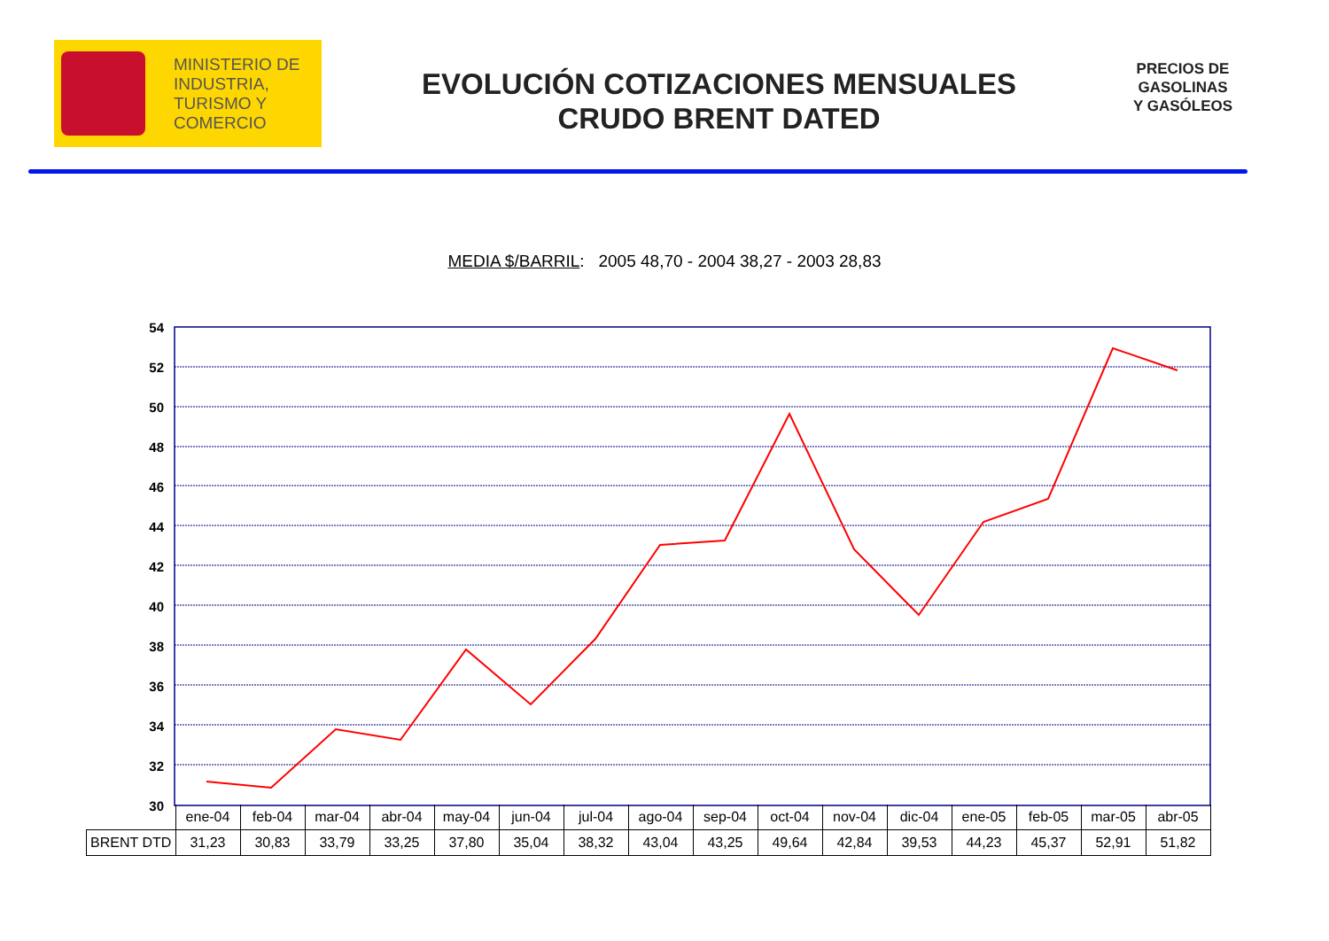MINISTERIO DE
INDUSTRIA,
TURISMO Y
COMERCIO
EVOLUCIÓN COTIZACIONES MENSUALES
CRUDO BRENT DATED
PRECIOS DE
GASOLINAS
Y GASÓLEOS
MEDIA $/BARRIL: 2005 48,70 - 2004 38,27 - 2003 28,83
54
52
50
48
46
44
42
40
38
36
34
32
30
| | ene-04 | feb-04 | mar-04 | abr-04 | may-04 | jun-04 | jul-04 | ago-04 | sep-04 | oct-04 | nov-04 | dic-04 | ene-05 | feb-05 | mar-05 | abr-05 |
| --- | --- | --- | --- | --- | --- | --- | --- | --- | --- | --- | --- | --- | --- | --- | --- | --- |
| BRENT DTD | 31,23 | 30,83 | 33,79 | 33,25 | 37,80 | 35,04 | 38,32 | 43,04 | 43,25 | 49,64 | 42,84 | 39,53 | 44,23 | 45,37 | 52,91 | 51,82 |